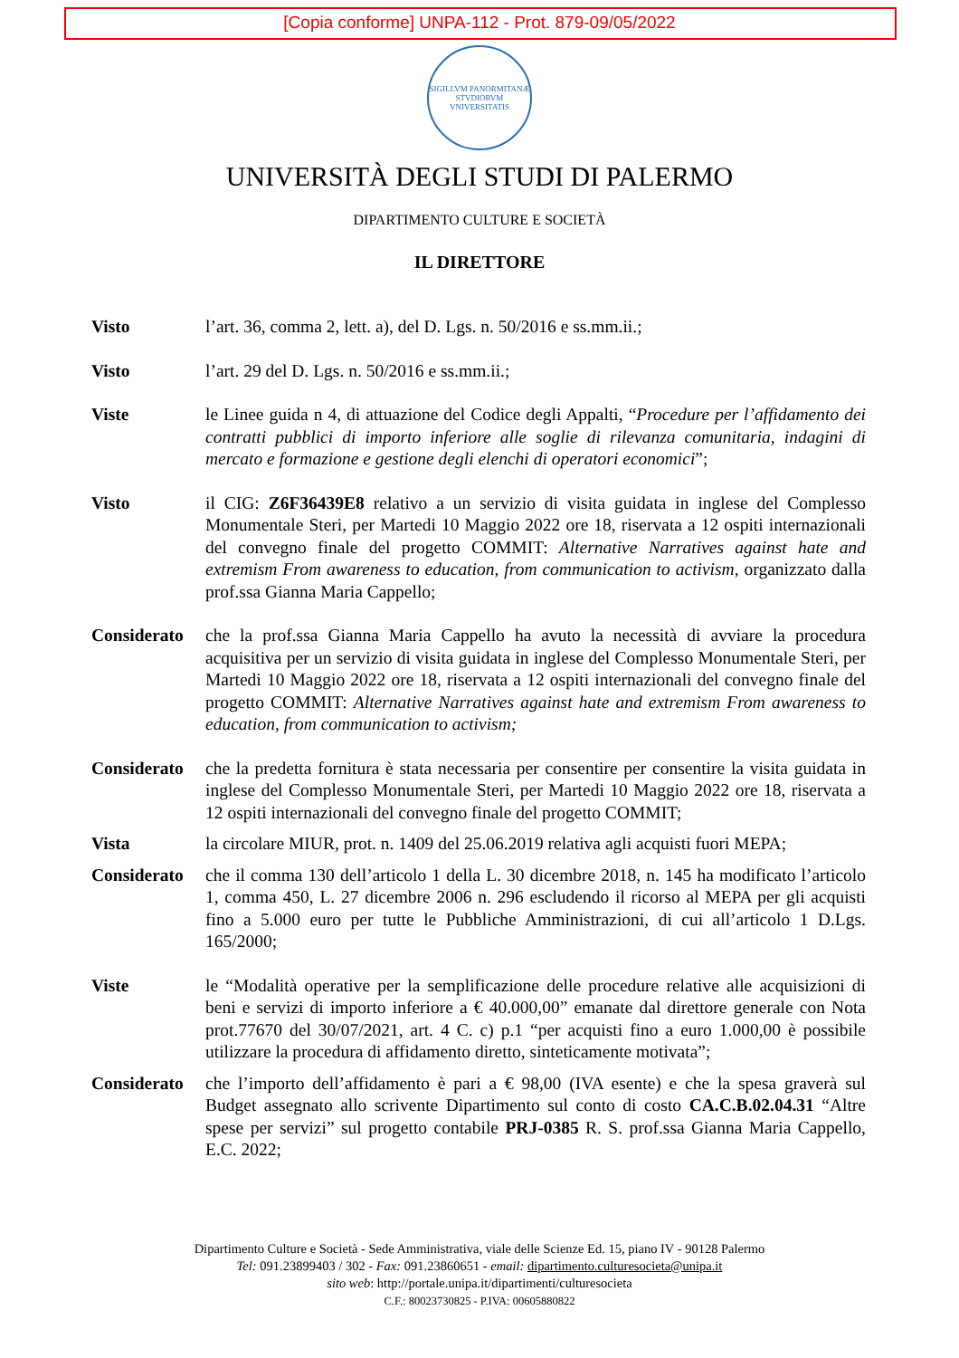[Copia conforme] UNPA-112 - Prot. 879-09/05/2022
SIGILLVM PANORMITANÆ STVDIORVM VNIVERSITATIS
UNIVERSITÀ DEGLI STUDI DI PALERMO
DIPARTIMENTO CULTURE E SOCIETÀ
IL DIRETTORE
Visto l’art. 36, comma 2, lett. a), del D. Lgs. n. 50/2016 e ss.mm.ii.;
Visto l’art. 29 del D. Lgs. n. 50/2016 e ss.mm.ii.;
Viste le Linee guida n 4, di attuazione del Codice degli Appalti, “Procedure per l’affidamento dei contratti pubblici di importo inferiore alle soglie di rilevanza comunitaria, indagini di mercato e formazione e gestione degli elenchi di operatori economici”;
Visto il CIG: Z6F36439E8 relativo a un servizio di visita guidata in inglese del Complesso Monumentale Steri, per Martedi 10 Maggio 2022 ore 18, riservata a 12 ospiti internazionali del convegno finale del progetto COMMIT: Alternative Narratives against hate and extremism From awareness to education, from communication to activism, organizzato dalla prof.ssa Gianna Maria Cappello;
Considerato
che la prof.ssa Gianna Maria Cappello ha avuto la necessità di avviare la procedura acquisitiva per un servizio di visita guidata in inglese del Complesso Monumentale Steri, per Martedi 10 Maggio 2022 ore 18, riservata a 12 ospiti internazionali del convegno finale del progetto COMMIT: Alternative Narratives against hate and extremism From awareness to education, from communication to activism;
Considerato
che la predetta fornitura è stata necessaria per consentire per consentire la visita guidata in inglese del Complesso Monumentale Steri, per Martedi 10 Maggio 2022 ore 18, riservata a 12 ospiti internazionali del convegno finale del progetto COMMIT;
Vista la circolare MIUR, prot. n. 1409 del 25.06.2019 relativa agli acquisti fuori MEPA;
Considerato
che il comma 130 dell’articolo 1 della L. 30 dicembre 2018, n. 145 ha modificato l’articolo 1, comma 450, L. 27 dicembre 2006 n. 296 escludendo il ricorso al MEPA per gli acquisti fino a 5.000 euro per tutte le Pubbliche Amministrazioni, di cui all’articolo 1 D.Lgs. 165/2000;
Viste le “Modalità operative per la semplificazione delle procedure relative alle acquisizioni di beni e servizi di importo inferiore a € 40.000,00” emanate dal direttore generale con Nota prot.77670 del 30/07/2021, art. 4 C. c) p.1 “per acquisti fino a euro 1.000,00 è possibile utilizzare la procedura di affidamento diretto, sinteticamente motivata”;
Considerato
che l’importo dell’affidamento è pari a € 98,00 (IVA esente) e che la spesa graverà sul Budget assegnato allo scrivente Dipartimento sul conto di costo CA.C.B.02.04.31 “Altre spese per servizi” sul progetto contabile PRJ-0385 R. S. prof.ssa Gianna Maria Cappello, E.C. 2022;
Dipartimento Culture e Società - Sede Amministrativa, viale delle Scienze Ed. 15, piano IV - 90128 Palermo
Tel: 091.23899403 / 302 - Fax: 091.23860651 - email: dipartimento.culturesocieta@unipa.it
sito web: http://portale.unipa.it/dipartimenti/culturesocieta
C.F.: 80023730825 - P.IVA: 00605880822